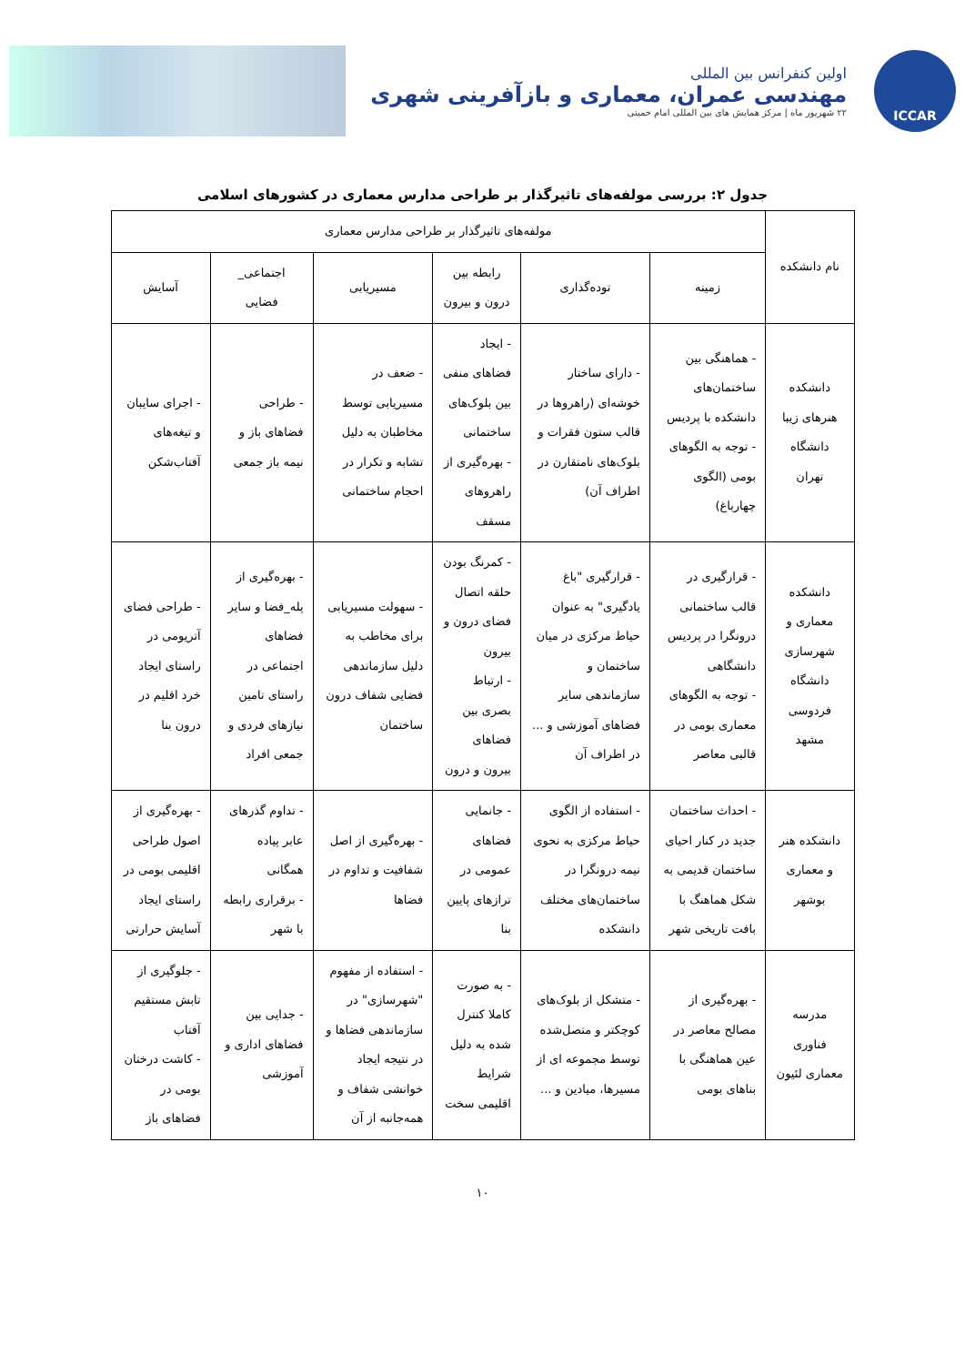ICCAR
اولین کنفرانس بین المللی
مهندسی عمران، معماری و بازآفرینی شهری
۲۲ شهریور ماه | مرکز همایش های بین المللی امام خمینی
جدول ۲: بررسی مولفه‌های تاثیرگذار بر طراحی مدارس معماری در کشورهای اسلامی
| نام دانشکده | مولفه‌های تاثیرگذار بر طراحی مدارس معماری | | | | | |
| --- | --- | --- | --- | --- | --- | --- |
| | زمینه | توده‌گذاری | رابطه بین درون و بیرون | مسیریابی | اجتماعی_ فضایی | آسایش |
| دانشکده هنرهای زیبا دانشگاه تهران | - هماهنگی بین ساختمان‌های دانشکده با پردیس - توجه به الگوهای بومی (الگوی چهارباغ) | - دارای ساختار خوشه‌ای (راهروها در قالب ستون فقرات و بلوک‌های نامتقارن در اطراف آن) | - ایجاد فضاهای منفی بین بلوک‌های ساختمانی - بهره‌گیری از راهروهای مسقف | - ضعف در مسیریابی توسط مخاطبان به دلیل تشابه و تکرار در احجام ساختمانی | - طراحی فضاهای باز و نیمه باز جمعی | - اجرای سایبان و تیغه‌های آفتاب‌شکن |
| دانشکده معماری و شهرسازی دانشگاه فردوسی مشهد | - قرارگیری در قالب ساختمانی درونگرا در پردیس دانشگاهی - توجه به الگوهای معماری بومی در قالبی معاصر | - قرارگیری "باغ یادگیری" به عنوان حیاط مرکزی در میان ساختمان و سازماندهی سایر فضاهای آموزشی و ... در اطراف آن | - کمرنگ بودن حلقه اتصال فضای درون و بیرون - ارتباط بصری بین فضاهای بیرون و درون | - سهولت مسیریابی برای مخاطب به دلیل سازماندهی فضایی شفاف درون ساختمان | - بهره‌گیری از پله_فضا و سایر فضاهای اجتماعی در راستای تامین نیازهای فردی و جمعی افراد | - طراحی فضای آتریومی در راستای ایجاد خرد اقلیم در درون بنا |
| دانشکده هنر و معماری بوشهر | - احداث ساختمان جدید در کنار احیای ساختمان قدیمی به شکل هماهنگ با بافت تاریخی شهر | - استفاده از الگوی حیاط مرکزی به نحوی نیمه درونگرا در ساختمان‌های مختلف دانشکده | - جانمایی فضاهای عمومی در ترازهای پایین بنا | - بهره‌گیری از اصل شفافیت و تداوم در فضاها | - تداوم گذرهای عابر پیاده همگانی - برقراری رابطه با شهر | - بهره‌گیری از اصول طراحی اقلیمی بومی در راستای ایجاد آسایش حرارتی |
| مدرسه فناوری معماری لئیون | - بهره‌گیری از مصالح معاصر در عین هماهنگی با بناهای بومی | - متشکل از بلوک‌های کوچکتر و متصل‌شده توسط مجموعه ای از مسیرها، میادین و ... | - به صورت کاملا کنترل شده به دلیل شرایط اقلیمی سخت | - استفاده از مفهوم "شهرسازی" در سازماندهی فضاها و در نتیجه ایجاد خوانشی شفاف و همه‌جانبه از آن | - جدایی بین فضاهای اداری و آموزشی | - جلوگیری از تابش مستقیم آفتاب - کاشت درختان بومی در فضاهای باز |
۱۰